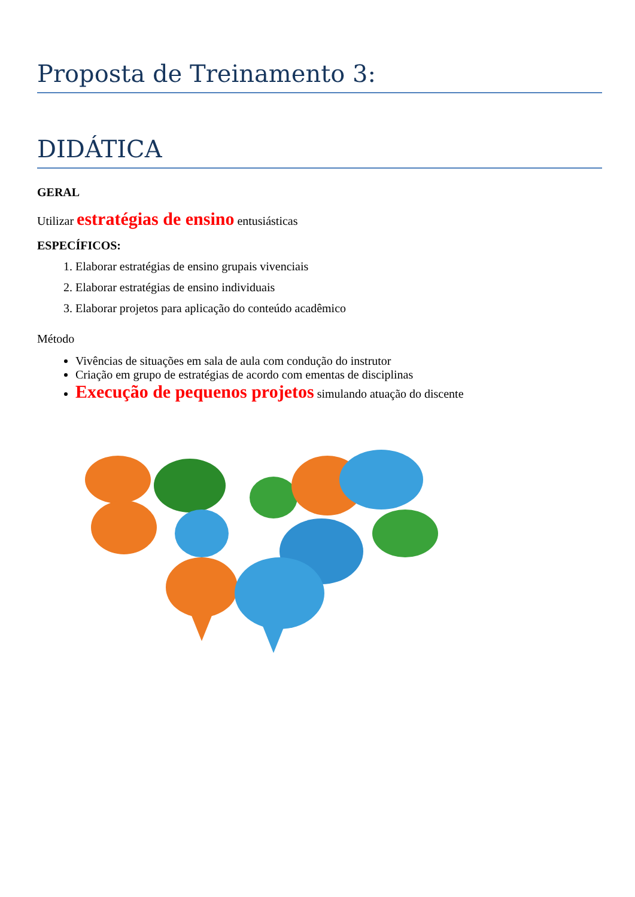Proposta de Treinamento 3:
DIDÁTICA
GERAL
Utilizar estratégias de ensino entusiásticas
ESPECÍFICOS:
1. Elaborar estratégias de ensino grupais vivenciais
2. Elaborar estratégias de ensino individuais
3. Elaborar projetos para aplicação do conteúdo acadêmico
Método
Vivências de situações em sala de aula com condução do instrutor
Criação em grupo de estratégias de acordo com ementas de disciplinas
Execução de pequenos projetos simulando atuação do discente